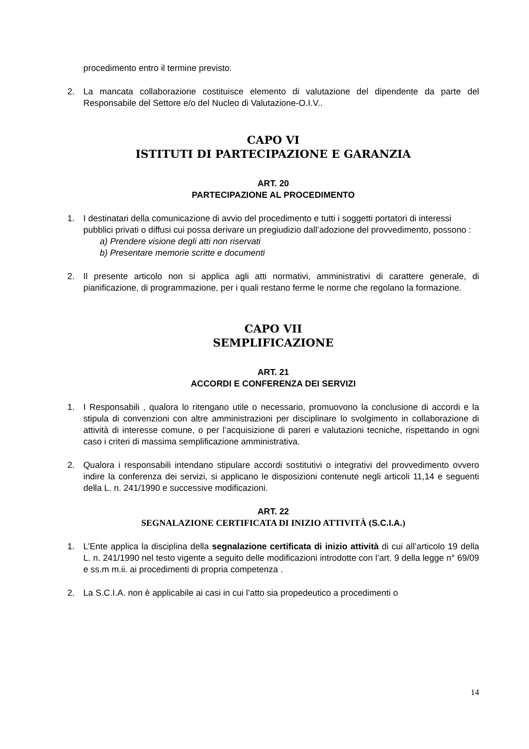procedimento entro il termine previsto.
2. La mancata collaborazione costituisce elemento di valutazione del dipendente da parte del Responsabile del Settore e/o del Nucleo di Valutazione-O.I.V..
CAPO VI
ISTITUTI DI PARTECIPAZIONE E GARANZIA
ART. 20
PARTECIPAZIONE AL PROCEDIMENTO
1. I destinatari della comunicazione di avvio del procedimento e tutti i soggetti portatori di interessi pubblici privati o diffusi cui possa derivare un pregiudizio dall’adozione del provvedimento, possono :
a) Prendere visione degli atti non riservati
b) Presentare memorie scritte e documenti
2. Il presente articolo non si applica agli atti normativi, amministrativi di carattere generale, di pianificazione, di programmazione, per i quali restano ferme le norme che regolano la formazione.
CAPO VII
SEMPLIFICAZIONE
ART. 21
ACCORDI E CONFERENZA DEI SERVIZI
1. I Responsabili , qualora lo ritengano utile o necessario, promuovono la conclusione di accordi e la stipula di convenzioni con altre amministrazioni per disciplinare lo svolgimento in collaborazione di attività di interesse comune, o per l’acquisizione di pareri e valutazioni tecniche, rispettando in ogni caso i criteri di massima semplificazione amministrativa.
2. Qualora i responsabili intendano stipulare accordi sostitutivi o integrativi del provvedimento ovvero indire la conferenza dei servizi, si applicano le disposizioni contenute negli articoli 11,14 e seguenti della L. n. 241/1990 e successive modificazioni.
ART. 22
SEGNALAZIONE CERTIFICATA DI INIZIO ATTIVITÀ (S.C.I.A.)
1. L’Ente applica la disciplina della segnalazione certificata di inizio attività di cui all’articolo 19 della L. n. 241/1990 nel testo vigente a seguito delle modificazioni introdotte con l’art. 9 della legge n° 69/09 e ss.m m.ii. ai procedimenti di propria competenza .
2. La S.C.I.A. non è applicabile ai casi in cui l’atto sia propedeutico a procedimenti o
14